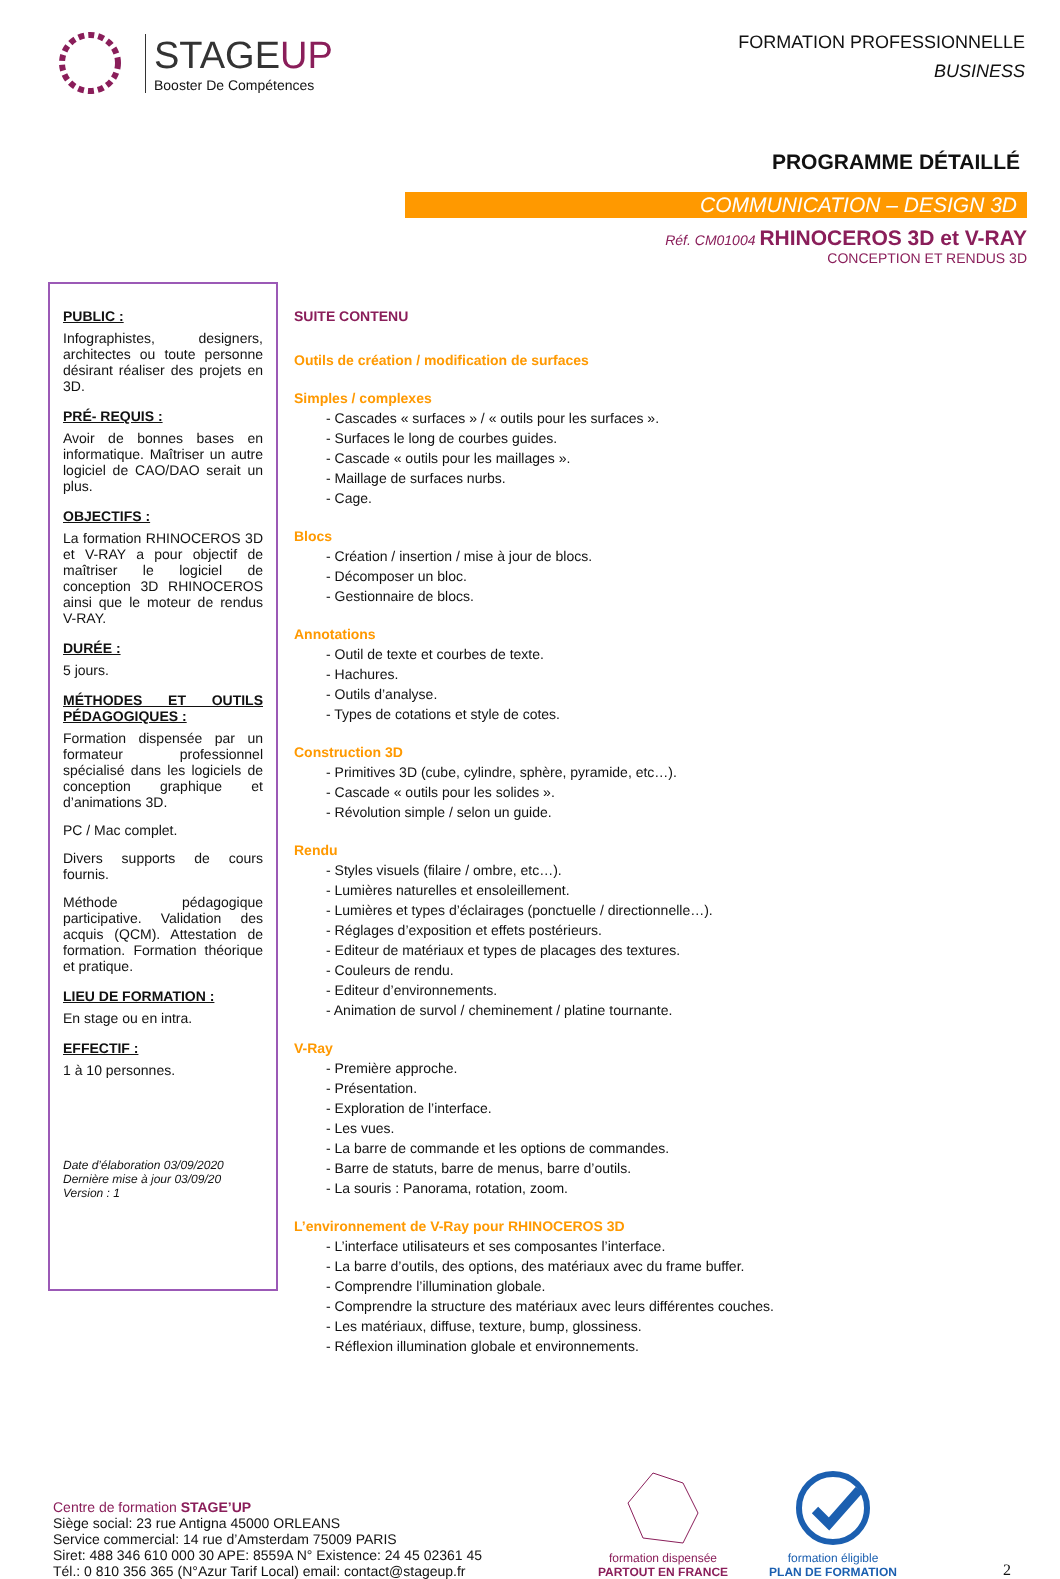STAGEUP
Booster De Compétences
FORMATION PROFESSIONNELLE
BUSINESS
PROGRAMME DÉTAILLÉ
COMMUNICATION – DESIGN 3D
Réf. CM01004 RHINOCEROS 3D et V-RAY
CONCEPTION ET RENDUS 3D
PUBLIC :
Infographistes, designers, architectes ou toute personne désirant réaliser des projets en 3D.
PRÉ- REQUIS :
Avoir de bonnes bases en informatique. Maîtriser un autre logiciel de CAO/DAO serait un plus.
OBJECTIFS :
La formation RHINOCEROS 3D et V-RAY a pour objectif de maîtriser le logiciel de conception 3D RHINOCEROS ainsi que le moteur de rendus V-RAY.
DURÉE :
5 jours.
MÉTHODES ET OUTILS PÉDAGOGIQUES :
Formation dispensée par un formateur professionnel spécialisé dans les logiciels de conception graphique et d’animations 3D.
PC / Mac complet.
Divers supports de cours fournis.
Méthode pédagogique participative. Validation des acquis (QCM). Attestation de formation. Formation théorique et pratique.
LIEU DE FORMATION :
En stage ou en intra.
EFFECTIF :
1 à 10 personnes.
Date d’élaboration 03/09/2020
Dernière mise à jour 03/09/20
Version : 1
SUITE CONTENU
Outils de création / modification de surfaces
Simples / complexes
- Cascades « surfaces » / « outils pour les surfaces ».
- Surfaces le long de courbes guides.
- Cascade « outils pour les maillages ».
- Maillage de surfaces nurbs.
- Cage.
Blocs
- Création / insertion / mise à jour de blocs.
- Décomposer un bloc.
- Gestionnaire de blocs.
Annotations
- Outil de texte et courbes de texte.
- Hachures.
- Outils d’analyse.
- Types de cotations et style de cotes.
Construction 3D
- Primitives 3D (cube, cylindre, sphère, pyramide, etc…).
- Cascade « outils pour les solides ».
- Révolution simple / selon un guide.
Rendu
- Styles visuels (filaire / ombre, etc…).
- Lumières naturelles et ensoleillement.
- Lumières et types d’éclairages (ponctuelle / directionnelle…).
- Réglages d’exposition et effets postérieurs.
- Editeur de matériaux et types de placages des textures.
- Couleurs de rendu.
- Editeur d’environnements.
- Animation de survol / cheminement / platine tournante.
V-Ray
- Première approche.
- Présentation.
- Exploration de l’interface.
- Les vues.
- La barre de commande et les options de commandes.
- Barre de statuts, barre de menus, barre d’outils.
- La souris : Panorama, rotation, zoom.
L’environnement de V-Ray pour RHINOCEROS 3D
- L’interface utilisateurs et ses composantes l’interface.
- La barre d’outils, des options, des matériaux avec du frame buffer.
- Comprendre l’illumination globale.
- Comprendre la structure des matériaux avec leurs différentes couches.
- Les matériaux, diffuse, texture, bump, glossiness.
- Réflexion illumination globale et environnements.
Centre de formation STAGE’UP
Siège social: 23 rue Antigna 45000 ORLEANS
Service commercial: 14 rue d’Amsterdam 75009 PARIS
Siret: 488 346 610 000 30 APE: 8559A N° Existence: 24 45 02361 45
Tél.: 0 810 356 365 (N°Azur Tarif Local) email: contact@stageup.fr
formation dispensée
PARTOUT EN FRANCE
formation éligible
PLAN DE FORMATION
2